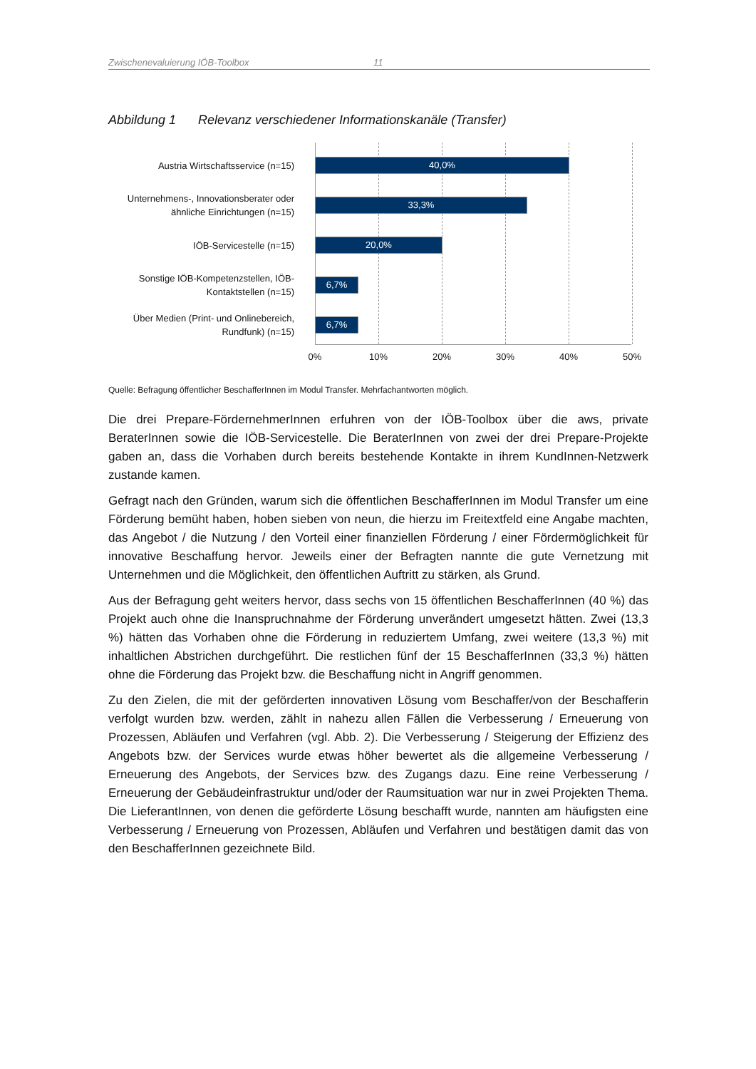Zwischenevaluierung IÖB-Toolbox 11
Abbildung 1 Relevanz verschiedener Informationskanäle (Transfer)
Austria Wirtschaftsservice (n=15)
40,0%
Unternehmens-, Innovationsberater oder ähnliche Einrichtungen (n=15)
33,3%
IÖB-Servicestelle (n=15)
20,0%
Sonstige IÖB-Kompetenzstellen, IÖB-Kontaktstellen (n=15)
6,7%
Über Medien (Print- und Onlinebereich, Rundfunk) (n=15)
6,7%
0% 10% 20% 30% 40% 50%
Quelle: Befragung öffentlicher BeschafferInnen im Modul Transfer. Mehrfachantworten möglich.
Die drei Prepare-FördernehmerInnen erfuhren von der IÖB-Toolbox über die aws, private BeraterInnen sowie die IÖB-Servicestelle. Die BeraterInnen von zwei der drei Prepare-Projekte gaben an, dass die Vorhaben durch bereits bestehende Kontakte in ihrem KundInnen-Netzwerk zustande kamen.
Gefragt nach den Gründen, warum sich die öffentlichen BeschafferInnen im Modul Transfer um eine Förderung bemüht haben, hoben sieben von neun, die hierzu im Freitextfeld eine Angabe machten, das Angebot / die Nutzung / den Vorteil einer finanziellen Förderung / einer Fördermöglichkeit für innovative Beschaffung hervor. Jeweils einer der Befragten nannte die gute Vernetzung mit Unternehmen und die Möglichkeit, den öffentlichen Auftritt zu stärken, als Grund.
Aus der Befragung geht weiters hervor, dass sechs von 15 öffentlichen BeschafferInnen (40 %) das Projekt auch ohne die Inanspruchnahme der Förderung unverändert umgesetzt hätten. Zwei (13,3 %) hätten das Vorhaben ohne die Förderung in reduziertem Umfang, zwei weitere (13,3 %) mit inhaltlichen Abstrichen durchgeführt. Die restlichen fünf der 15 BeschafferInnen (33,3 %) hätten ohne die Förderung das Projekt bzw. die Beschaffung nicht in Angriff genommen.
Zu den Zielen, die mit der geförderten innovativen Lösung vom Beschaffer/von der Beschafferin verfolgt wurden bzw. werden, zählt in nahezu allen Fällen die Verbesserung / Erneuerung von Prozessen, Abläufen und Verfahren (vgl. Abb. 2). Die Verbesserung / Steigerung der Effizienz des Angebots bzw. der Services wurde etwas höher bewertet als die allgemeine Verbesserung / Erneuerung des Angebots, der Services bzw. des Zugangs dazu. Eine reine Verbesserung / Erneuerung der Gebäudeinfrastruktur und/oder der Raumsituation war nur in zwei Projekten Thema. Die LieferantInnen, von denen die geförderte Lösung beschafft wurde, nannten am häufigsten eine Verbesserung / Erneuerung von Prozessen, Abläufen und Verfahren und bestätigen damit das von den BeschafferInnen gezeichnete Bild.